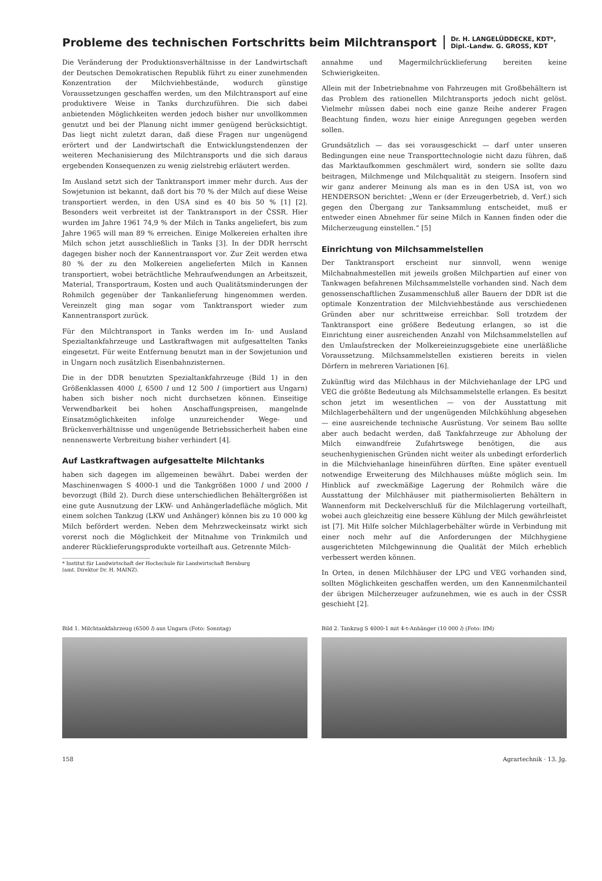Probleme des technischen Fortschritts beim Milchtransport
Dr. H. LANGELÜDDECKE, KDT*,
Dipl.-Landw. G. GROSS, KDT
Die Veränderung der Produktionsverhältnisse in der Landwirtschaft der Deutschen Demokratischen Republik führt zu einer zunehmenden Konzentration der Milchviehbestände, wodurch günstige Voraussetzungen geschaffen werden, um den Milchtransport auf eine produktivere Weise in Tanks durchzuführen. Die sich dabei anbietenden Möglichkeiten werden jedoch bisher nur unvollkommen genutzt und bei der Planung nicht immer genügend berücksichtigt. Das liegt nicht zuletzt daran, daß diese Fragen nur ungenügend erörtert und der Landwirtschaft die Entwicklungstendenzen der weiteren Mechanisierung des Milchtransports und die sich daraus ergebenden Konsequenzen zu wenig zielstrebig erläutert werden.
Im Ausland setzt sich der Tanktransport immer mehr durch. Aus der Sowjetunion ist bekannt, daß dort bis 70 % der Milch auf diese Weise transportiert werden, in den USA sind es 40 bis 50 % [1] [2]. Besonders weit verbreitet ist der Tanktransport in der ČSSR. Hier wurden im Jahre 1961 74,9 % der Milch in Tanks angeliefert, bis zum Jahre 1965 will man 89 % erreichen. Einige Molkereien erhalten ihre Milch schon jetzt ausschließlich in Tanks [3]. In der DDR herrscht dagegen bisher noch der Kannentransport vor. Zur Zeit werden etwa 80 % der zu den Molkereien angelieferten Milch in Kannen transportiert, wobei beträchtliche Mehraufwendungen an Arbeitszeit, Material, Transportraum, Kosten und auch Qualitätsminderungen der Rohmilch gegenüber der Tankanlieferung hingenommen werden. Vereinzelt ging man sogar vom Tanktransport wieder zum Kannentransport zurück.
Für den Milchtransport in Tanks werden im In- und Ausland Spezialtankfahrzeuge und Lastkraftwagen mit aufgesattelten Tanks eingesetzt. Für weite Entfernung benutzt man in der Sowjetunion und in Ungarn noch zusätzlich Eisenbahnzisternen.
Die in der DDR benutzten Spezialtankfahrzeuge (Bild 1) in den Größenklassen 4000 l, 6500 l und 12 500 l (importiert aus Ungarn) haben sich bisher noch nicht durchsetzen können. Einseitige Verwendbarkeit bei hohen Anschaffungspreisen, mangelnde Einsatzmöglichkeiten infolge unzureichender Wege- und Brückenverhältnisse und ungenügende Betriebssicherheit haben eine nennenswerte Verbreitung bisher verhindert [4].
Auf Lastkraftwagen aufgesattelte Milchtanks
haben sich dagegen im allgemeinen bewährt. Dabei werden der Maschinenwagen S 4000-1 und die Tankgrößen 1000 l und 2000 l bevorzugt (Bild 2). Durch diese unterschiedlichen Behältergrößen ist eine gute Ausnutzung der LKW- und Anhängerladefläche möglich. Mit einem solchen Tankzug (LKW und Anhänger) können bis zu 10 000 kg Milch befördert werden. Neben dem Mehrzweckeinsatz wirkt sich vorerst noch die Möglichkeit der Mitnahme von Trinkmilch und anderer Rücklieferungsprodukte vorteilhaft aus. Getrennte Milch-
* Institut für Landwirtschaft der Hochschule für Landwirtschaft Bernburg
(amt. Direktor Dr. H. MAINZ).
annahme und Magermilchrücklieferung bereiten keine Schwierigkeiten.
Allein mit der Inbetriebnahme von Fahrzeugen mit Großbehältern ist das Problem des rationellen Milchtransports jedoch nicht gelöst. Vielmehr müssen dabei noch eine ganze Reihe anderer Fragen Beachtung finden, wozu hier einige Anregungen gegeben werden sollen.
Grundsätzlich — das sei vorausgeschickt — darf unter unseren Bedingungen eine neue Transporttechnologie nicht dazu führen, daß das Marktaufkommen geschmälert wird, sondern sie sollte dazu beitragen, Milchmenge und Milchqualität zu steigern. Insofern sind wir ganz anderer Meinung als man es in den USA ist, von wo HENDERSON berichtet: „Wenn er (der Erzeugerbetrieb, d. Verf.) sich gegen den Übergang zur Tanksammlung entscheidet, muß er entweder einen Abnehmer für seine Milch in Kannen finden oder die Milcherzeugung einstellen.“ [5]
Einrichtung von Milchsammelstellen
Der Tanktransport erscheint nur sinnvoll, wenn wenige Milchabnahmestellen mit jeweils großen Milchpartien auf einer von Tankwagen befahrenen Milchsammelstelle vorhanden sind. Nach dem genossenschaftlichen Zusammenschluß aller Bauern der DDR ist die optimale Konzentration der Milchviehbestände aus verschiedenen Gründen aber nur schrittweise erreichbar. Soll trotzdem der Tanktransport eine größere Bedeutung erlangen, so ist die Einrichtung einer ausreichenden Anzahl von Milchsammelstellen auf den Umlaufstrecken der Molkereieinzugsgebiete eine unerläßliche Voraussetzung. Milchsammelstellen existieren bereits in vielen Dörfern in mehreren Variationen [6].
Zukünftig wird das Milchhaus in der Milchviehanlage der LPG und VEG die größte Bedeutung als Milchsammelstelle erlangen. Es besitzt schon jetzt im wesentlichen — von der Ausstattung mit Milchlagerbehältern und der ungenügenden Milchkühlung abgesehen — eine ausreichende technische Ausrüstung. Vor seinem Bau sollte aber auch bedacht werden, daß Tankfahrzeuge zur Abholung der Milch einwandfreie Zufahrtswege benötigen, die aus seuchenhygienischen Gründen nicht weiter als unbedingt erforderlich in die Milchviehanlage hineinführen dürften. Eine später eventuell notwendige Erweiterung des Milchhauses müßte möglich sein. Im Hinblick auf zweckmäßige Lagerung der Rohmilch wäre die Ausstattung der Milchhäuser mit piathermisolierten Behältern in Wannenform mit Deckelverschluß für die Milchlagerung vorteilhaft, wobei auch gleichzeitig eine bessere Kühlung der Milch gewährleistet ist [7]. Mit Hilfe solcher Milchlagerbehälter würde in Verbindung mit einer noch mehr auf die Anforderungen der Milchhygiene ausgerichteten Milchgewinnung die Qualität der Milch erheblich verbessert werden können.
In Orten, in denen Milchhäuser der LPG und VEG vorhanden sind, sollten Möglichkeiten geschaffen werden, um den Kannenmilchanteil der übrigen Milcherzeuger aufzunehmen, wie es auch in der ČSSR geschieht [2].
Bild 1. Milchtankfahrzeug (6500 l) aus Ungarn (Foto: Sonntag) Bild 2. Tankzug S 4000-1 mit 4-t-Anhänger (10 000 l) (Foto: IfM)
158 Agrartechnik · 13. Jg.